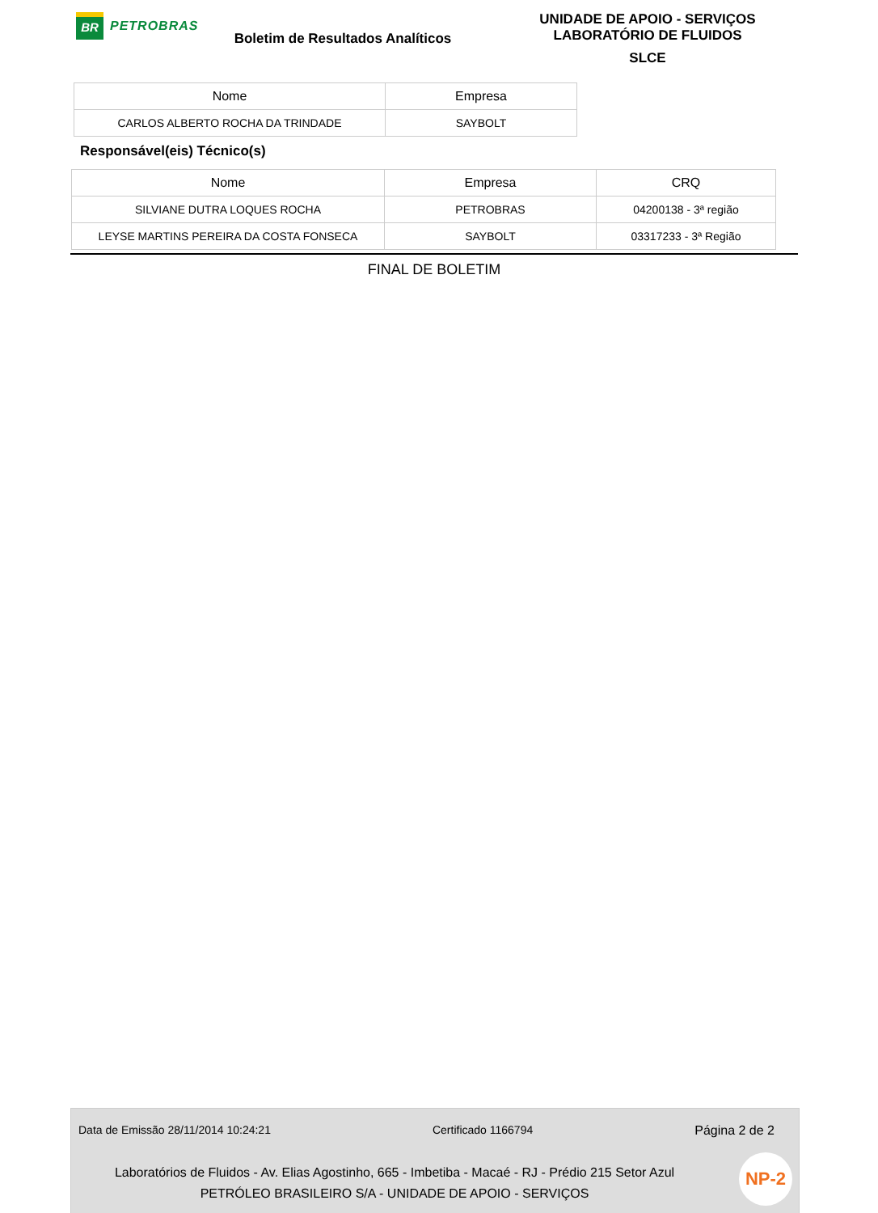BR
PETROBRAS
Boletim de Resultados Analíticos
UNIDADE DE APOIO - SERVIÇOS
LABORATÓRIO DE FLUIDOS
SLCE
| Nome | Empresa |
| --- | --- |
| CARLOS ALBERTO ROCHA DA TRINDADE | SAYBOLT |
Responsável(eis) Técnico(s)
| Nome | Empresa | CRQ |
| --- | --- | --- |
| SILVIANE DUTRA LOQUES ROCHA | PETROBRAS | 04200138 - 3ª região |
| LEYSE MARTINS PEREIRA DA COSTA FONSECA | SAYBOLT | 03317233 - 3ª Região |
FINAL DE BOLETIM
Data de Emissão 28/11/2014 10:24:21 Certificado 1166794 Página 2 de 2
Laboratórios de Fluidos - Av. Elias Agostinho, 665 - Imbetiba - Macaé - RJ - Prédio 215 Setor Azul
PETRÓLEO BRASILEIRO S/A - UNIDADE DE APOIO - SERVIÇOS
NP-2